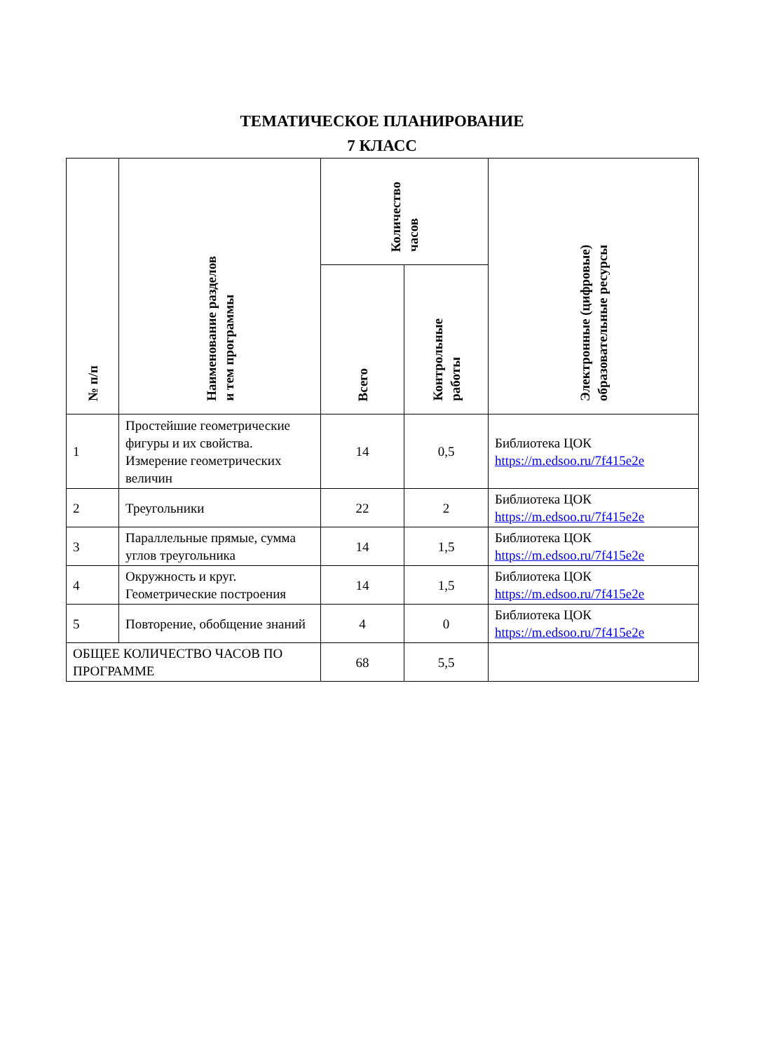ТЕМАТИЧЕСКОЕ ПЛАНИРОВАНИЕ
7 КЛАСС
| № п/п | Наименование разделов и тем программы | Количество часов | | Электронные (цифровые) образовательные ресурсы |
| --- | --- | --- | --- | --- |
| | | Всего | Контрольные работы | |
| 1 | Простейшие геометрические фигуры и их свойства. Измерение геометрических величин | 14 | 0,5 | Библиотека ЦОК https://m.edsoo.ru/7f415e2e |
| 2 | Треугольники | 22 | 2 | Библиотека ЦОК https://m.edsoo.ru/7f415e2e |
| 3 | Параллельные прямые, сумма углов треугольника | 14 | 1,5 | Библиотека ЦОК https://m.edsoo.ru/7f415e2e |
| 4 | Окружность и круг. Геометрические построения | 14 | 1,5 | Библиотека ЦОК https://m.edsoo.ru/7f415e2e |
| 5 | Повторение, обобщение знаний | 4 | 0 | Библиотека ЦОК https://m.edsoo.ru/7f415e2e |
| ОБЩЕЕ КОЛИЧЕСТВО ЧАСОВ ПО ПРОГРАММЕ | | 68 | 5,5 | |